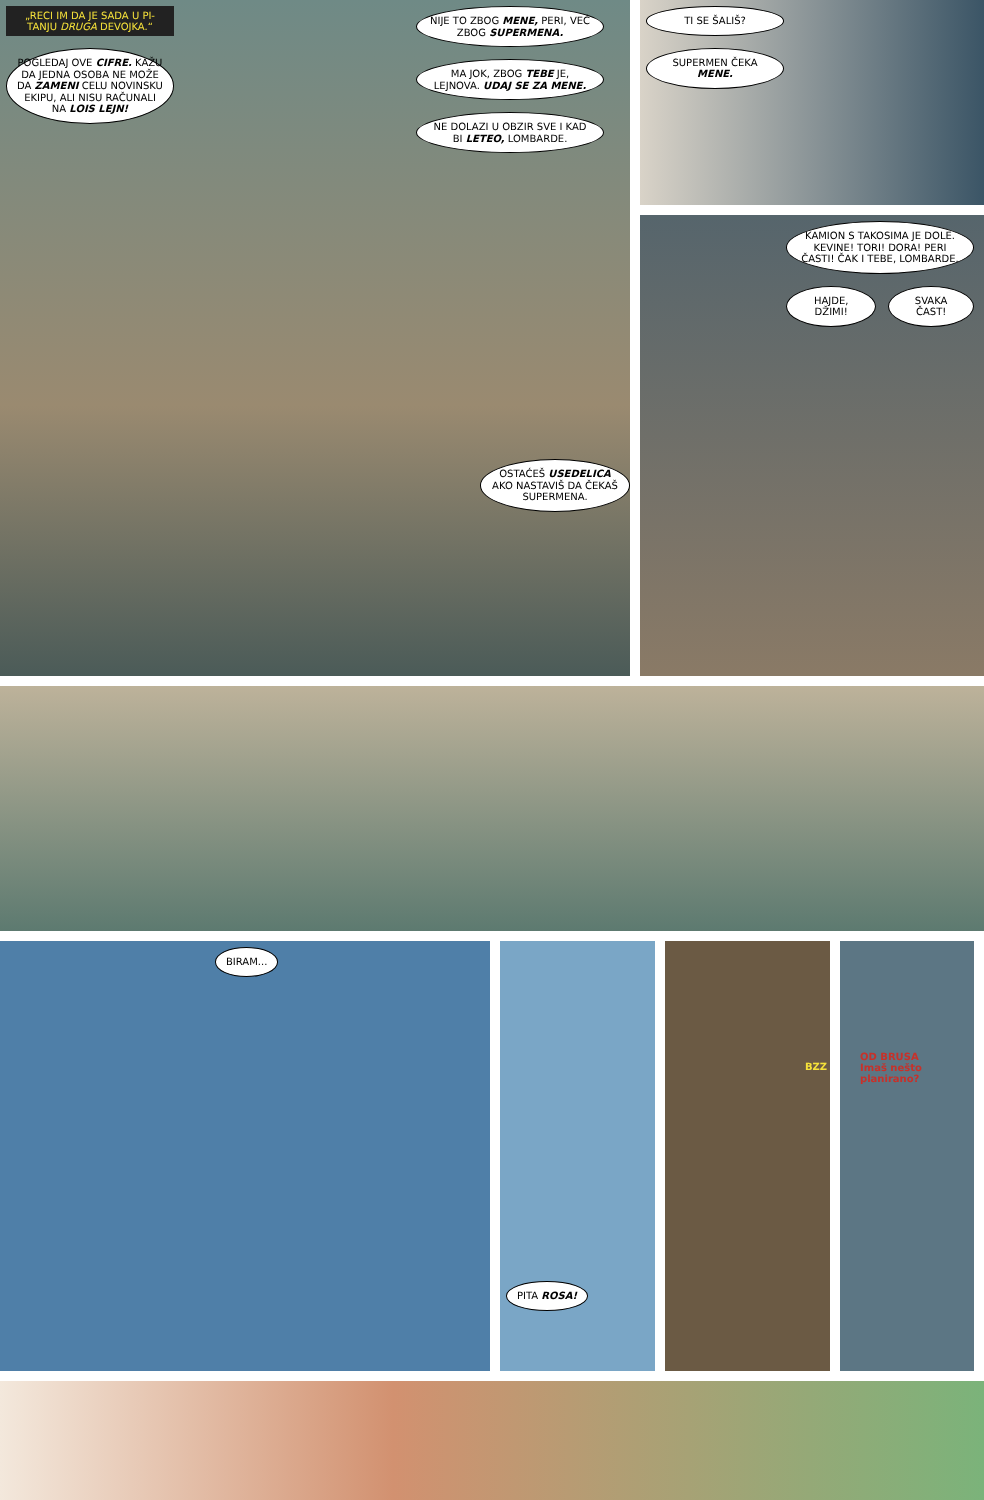„RECI IM DA JE SADA U PI-TANJU DRUGA DEVOJKA.“
POGLEDAJ OVE CIFRE. KAŽU DA JEDNA OSOBA NE MOŽE DA ZAMENI CELU NOVINSKU EKIPU, ALI NISU RAČUNALI NA LOIS LEJN!
NIJE TO ZBOG MENE, PERI, VEĆ ZBOG SUPERMENA.
MA JOK, ZBOG TEBE JE, LEJNOVA. UDAJ SE ZA MENE.
NE DOLAZI U OBZIR SVE I KAD BI LETEO, LOMBARDE.
OSTAĆEŠ USEDELICA AKO NASTAVIŠ DA ČEKAŠ SUPERMENA.
TI SE ŠALIŠ?
SUPERMEN ČEKA MENE.
KAMION S TAKOSIMA JE DOLE. KEVINE! TORI! DORA! PERI ČASTI! ČAK I TEBE, LOMBARDE.
HAJDE, DŽIMI! SVAKA ČAST!
BIRAM...
PITA ROSA!
BZZ
OD BRUSA
Imaš nešto planirano?